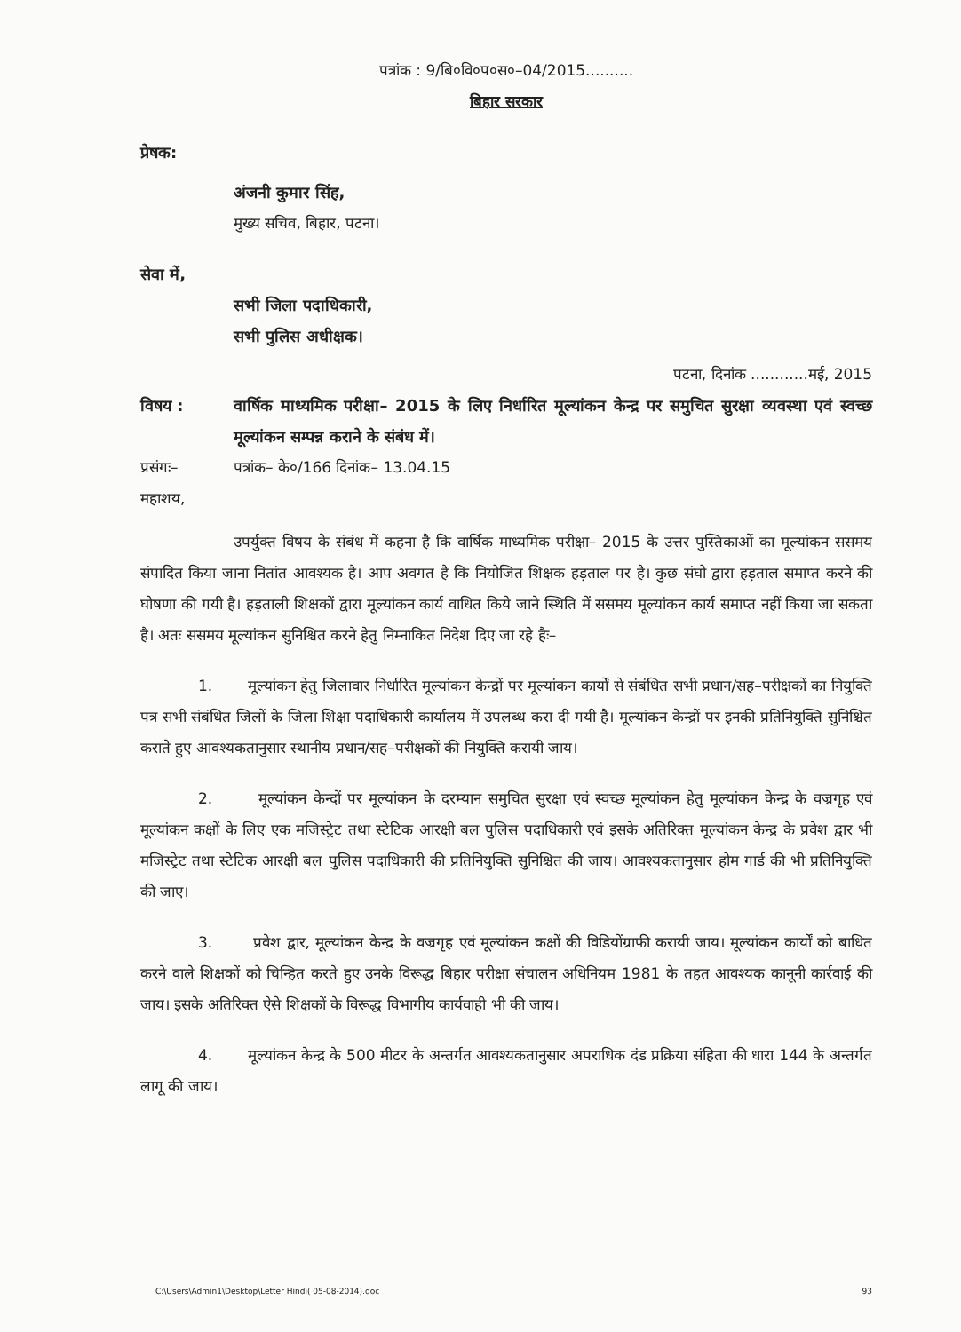पत्रांक : 9/बि०वि०प०स०–04/2015..........
बिहार सरकार
प्रेषक:
अंजनी कुमार सिंह,
मुख्य सचिव, बिहार, पटना।
सेवा में,
सभी जिला पदाधिकारी,
सभी पुलिस अधीक्षक।
पटना, दिनांक ............मई, 2015
विषय : वार्षिक माध्यमिक परीक्षा– 2015 के लिए निर्धारित मूल्यांकन केन्द्र पर समुचित सुरक्षा व्यवस्था एवं स्वच्छ मूल्यांकन सम्पन्न कराने के संबंध में।
प्रसंगः– पत्रांक– के०/166 दिनांक– 13.04.15
महाशय,
उपर्युक्त विषय के संबंध में कहना है कि वार्षिक माध्यमिक परीक्षा– 2015 के उत्तर पुस्तिकाओं का मूल्यांकन ससमय संपादित किया जाना नितांत आवश्यक है। आप अवगत है कि नियोजित शिक्षक हड़ताल पर है। कुछ संघो द्वारा हड़ताल समाप्त करने की घोषणा की गयी है। हड़ताली शिक्षकों द्वारा मूल्यांकन कार्य वाधित किये जाने स्थिति में ससमय मूल्यांकन कार्य समाप्त नहीं किया जा सकता है। अतः ससमय मूल्यांकन सुनिश्चित करने हेतु निम्नाकित निदेश दिए जा रहे हैः–
1. मूल्यांकन हेतु जिलावार निर्धारित मूल्यांकन केन्द्रों पर मूल्यांकन कार्यों से संबंधित सभी प्रधान/सह–परीक्षकों का नियुक्ति पत्र सभी संबंधित जिलों के जिला शिक्षा पदाधिकारी कार्यालय में उपलब्ध करा दी गयी है। मूल्यांकन केन्द्रों पर इनकी प्रतिनियुक्ति सुनिश्चित कराते हुए आवश्यकतानुसार स्थानीय प्रधान/सह–परीक्षकों की नियुक्ति करायी जाय।
2. मूल्यांकन केन्दों पर मूल्यांकन के दरम्यान समुचित सुरक्षा एवं स्वच्छ मूल्यांकन हेतु मूल्यांकन केन्द्र के वज्रगृह एवं मूल्यांकन कक्षों के लिए एक मजिस्ट्रेट तथा स्टेटिक आरक्षी बल पुलिस पदाधिकारी एवं इसके अतिरिक्त मूल्यांकन केन्द्र के प्रवेश द्वार भी मजिस्ट्रेट तथा स्टेटिक आरक्षी बल पुलिस पदाधिकारी की प्रतिनियुक्ति सुनिश्चित की जाय। आवश्यकतानुसार होम गार्ड की भी प्रतिनियुक्ति की जाए।
3. प्रवेश द्वार, मूल्यांकन केन्द्र के वज्रगृह एवं मूल्यांकन कक्षों की विडियोंग्राफी करायी जाय। मूल्यांकन कार्यों को बाधित करने वाले शिक्षकों को चिन्हित करते हुए उनके विरूद्ध बिहार परीक्षा संचालन अधिनियम 1981 के तहत आवश्यक कानूनी कार्रवाई की जाय। इसके अतिरिक्त ऐसे शिक्षकों के विरूद्ध विभागीय कार्यवाही भी की जाय।
4. मूल्यांकन केन्द्र के 500 मीटर के अन्तर्गत आवश्यकतानुसार अपराधिक दंड प्रक्रिया संहिता की धारा 144 के अन्तर्गत लागू की जाय।
C:\Users\Admin1\Desktop\Letter Hindi( 05-08-2014).doc 93